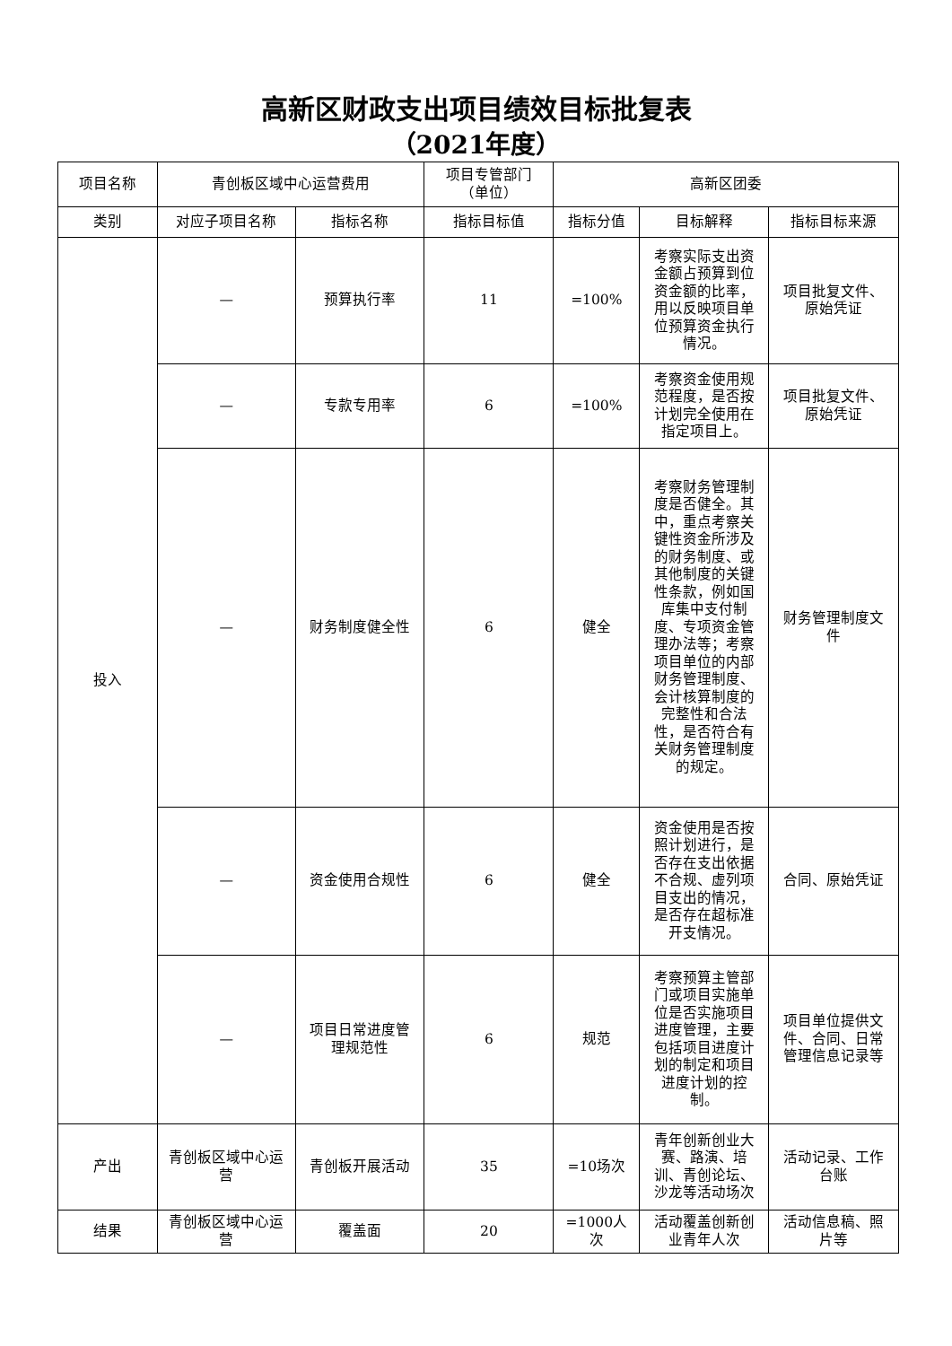高新区财政支出项目绩效目标批复表
（2021年度）
| 项目名称 | 青创板区域中心运营费用 | | 项目专管部门（单位） | 高新区团委 | | |
| 类别 | 对应子项目名称 | 指标名称 | 指标目标值 | 指标分值 | 目标解释 | 指标目标来源 |
| 投入 | — | 预算执行率 | 11 | =100% | 考察实际支出资金额占预算到位资金额的比率，用以反映项目单位预算资金执行情况。 | 项目批复文件、原始凭证 |
| | — | 专款专用率 | 6 | =100% | 考察资金使用规范程度，是否按计划完全使用在指定项目上。 | 项目批复文件、原始凭证 |
| | — | 财务制度健全性 | 6 | 健全 | 考察财务管理制度是否健全。其中，重点考察关键性资金所涉及的财务制度、或其他制度的关键性条款，例如国库集中支付制度、专项资金管理办法等；考察项目单位的内部财务管理制度、会计核算制度的完整性和合法性，是否符合有关财务管理制度的规定。 | 财务管理制度文件 |
| | — | 资金使用合规性 | 6 | 健全 | 资金使用是否按照计划进行，是否存在支出依据不合规、虚列项目支出的情况，是否存在超标准开支情况。 | 合同、原始凭证 |
| | — | 项目日常进度管理规范性 | 6 | 规范 | 考察预算主管部门或项目实施单位是否实施项目进度管理，主要包括项目进度计划的制定和项目进度计划的控制。 | 项目单位提供文件、合同、日常管理信息记录等 |
| 产出 | 青创板区域中心运营 | 青创板开展活动 | 35 | =10场次 | 青年创新创业大赛、路演、培训、青创论坛、沙龙等活动场次 | 活动记录、工作台账 |
| 结果 | 青创板区域中心运营 | 覆盖面 | 20 | =1000人次 | 活动覆盖创新创业青年人次 | 活动信息稿、照片等 |